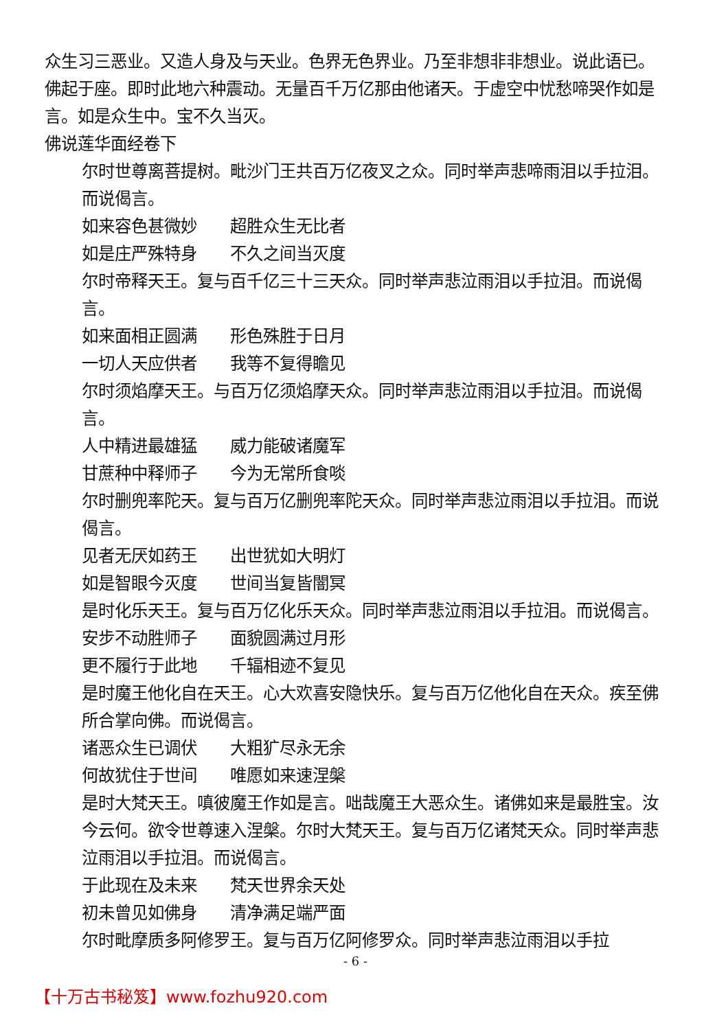众生习三恶业。又造人身及与天业。色界无色界业。乃至非想非非想业。说此语已。佛起于座。即时此地六种震动。无量百千万亿那由他诸天。于虚空中忧愁啼哭作如是言。如是众生中。宝不久当灭。
佛说莲华面经卷下
尔时世尊离菩提树。毗沙门王共百万亿夜叉之众。同时举声悲啼雨泪以手拉泪。而说偈言。
如来容色甚微妙　　超胜众生无比者
如是庄严殊特身　　不久之间当灭度
尔时帝释天王。复与百千亿三十三天众。同时举声悲泣雨泪以手拉泪。而说偈言。
如来面相正圆满　　形色殊胜于日月
一切人天应供者　　我等不复得瞻见
尔时须焰摩天王。与百万亿须焰摩天众。同时举声悲泣雨泪以手拉泪。而说偈言。
人中精进最雄猛　　威力能破诸魔军
甘蔗种中释师子　　今为无常所食啖
尔时删兜率陀天。复与百万亿删兜率陀天众。同时举声悲泣雨泪以手拉泪。而说偈言。
见者无厌如药王　　出世犹如大明灯
如是智眼今灭度　　世间当复皆闇冥
是时化乐天王。复与百万亿化乐天众。同时举声悲泣雨泪以手拉泪。而说偈言。
安步不动胜师子　　面貌圆满过月形
更不履行于此地　　千辐相迹不复见
是时魔王他化自在天王。心大欢喜安隐快乐。复与百万亿他化自在天众。疾至佛所合掌向佛。而说偈言。
诸恶众生已调伏　　大粗犷尽永无余
何故犹住于世间　　唯愿如来速涅槃
是时大梵天王。嗔彼魔王作如是言。咄哉魔王大恶众生。诸佛如来是最胜宝。汝今云何。欲令世尊速入涅槃。尔时大梵天王。复与百万亿诸梵天众。同时举声悲泣雨泪以手拉泪。而说偈言。
于此现在及未来　　梵天世界余天处
初未曾见如佛身　　清净满足端严面
尔时毗摩质多阿修罗王。复与百万亿阿修罗众。同时举声悲泣雨泪以手拉
- 6 -
【十万古书秘笈】www.fozhu920.com